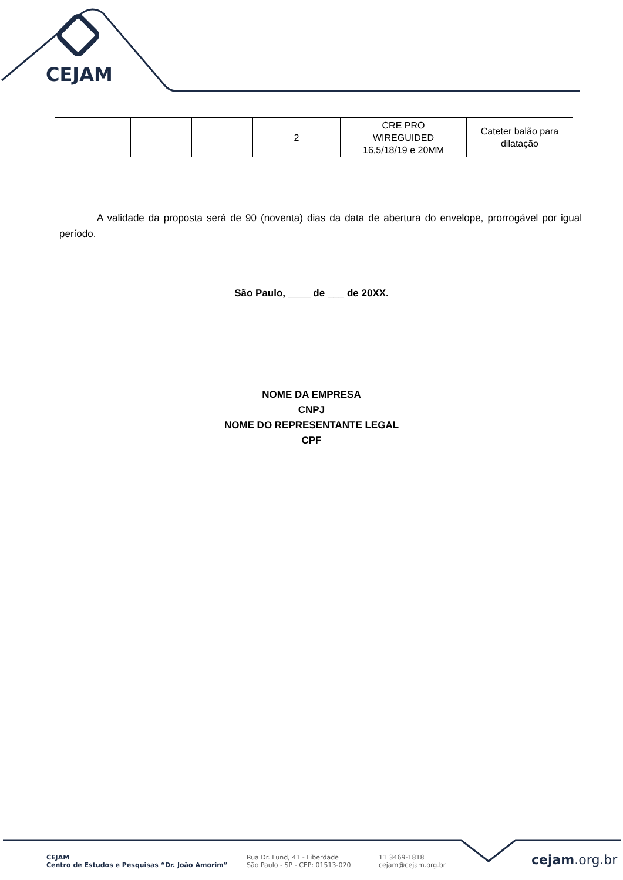CEJAM
| | | | 2 | CRE PRO WIREGUIDED 16,5/18/19 e 20MM | Cateter balão para dilatação |
A validade da proposta será de 90 (noventa) dias da data de abertura do envelope, prorrogável por igual período.
São Paulo, ____ de ___ de 20XX.
NOME DA EMPRESA
CNPJ
NOME DO REPRESENTANTE LEGAL
CPF
CEJAM
Centro de Estudos e Pesquisas “Dr. João Amorim”
Rua Dr. Lund, 41 - Liberdade
São Paulo - SP - CEP: 01513-020
11 3469-1818
cejam@cejam.org.br
cejam.org.br